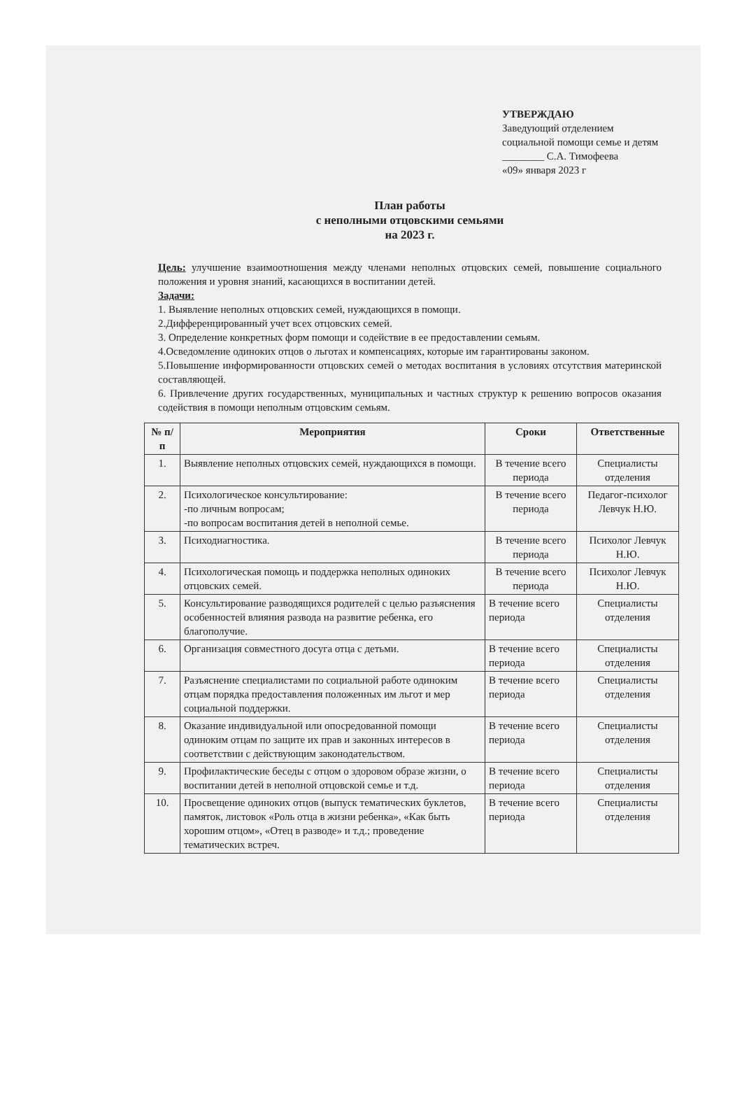УТВЕРЖДАЮ
Заведующий отделением социальной помощи семье и детям
________ С.А. Тимофеева
«09» января 2023 г
План работы
с неполными отцовскими семьями
на 2023 г.
Цель: улучшение взаимоотношения между членами неполных отцовских семей, повышение социального положения и уровня знаний, касающихся в воспитании детей.
Задачи:
1. Выявление неполных отцовских семей, нуждающихся в помощи.
2.Дифференцированный учет всех отцовских семей.
3. Определение конкретных форм помощи и содействие в ее предоставлении семьям.
4.Осведомление одиноких отцов о льготах и компенсациях, которые им гарантированы законом.
5.Повышение информированности отцовских семей о методах воспитания в условиях отсутствия материнской составляющей.
6. Привлечение других государственных, муниципальных и частных структур к решению вопросов оказания содействия в помощи неполным отцовским семьям.
| № п/п | Мероприятия | Сроки | Ответственные |
| --- | --- | --- | --- |
| 1. | Выявление неполных отцовских семей, нуждающихся в помощи. | В течение всего периода | Специалисты отделения |
| 2. | Психологическое консультирование: -по личным вопросам; -по вопросам воспитания детей в неполной семье. | В течение всего периода | Педагог-психолог Левчук Н.Ю. |
| 3. | Психодиагностика. | В течение всего периода | Психолог Левчук Н.Ю. |
| 4. | Психологическая помощь и поддержка неполных одиноких отцовских семей. | В течение всего периода | Психолог Левчук Н.Ю. |
| 5. | Консультирование разводящихся родителей с целью разъяснения особенностей влияния развода на развитие ребенка, его благополучие. | В течение всего периода | Специалисты отделения |
| 6. | Организация совместного досуга отца с детьми. | В течение всего периода | Специалисты отделения |
| 7. | Разъяснение специалистами по социальной работе одиноким отцам порядка предоставления положенных им льгот и мер социальной поддержки. | В течение всего периода | Специалисты отделения |
| 8. | Оказание индивидуальной или опосредованной помощи одиноким отцам по защите их прав и законных интересов в соответствии с действующим законодательством. | В течение всего периода | Специалисты отделения |
| 9. | Профилактические беседы с отцом о здоровом образе жизни, о воспитании детей в неполной отцовской семье и т.д. | В течение всего периода | Специалисты отделения |
| 10. | Просвещение одиноких отцов (выпуск тематических буклетов, памяток, листовок «Роль отца в жизни ребенка», «Как быть хорошим отцом», «Отец в разводе» и т.д.; проведение тематических встреч. | В течение всего периода | Специалисты отделения |